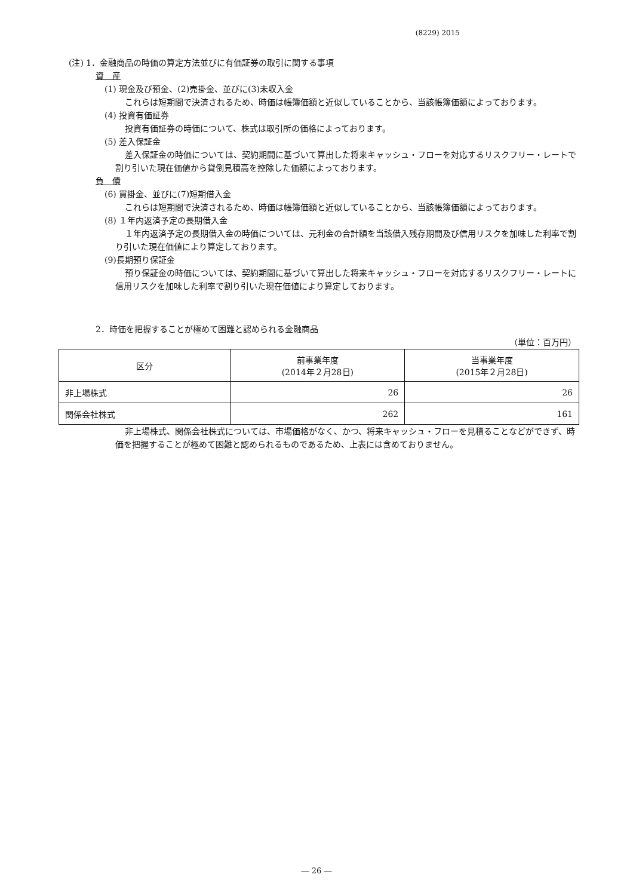(8229) 2015
(注) 1．金融商品の時価の算定方法並びに有価証券の取引に関する事項
資　産
(1) 現金及び預金、(2)売掛金、並びに(3)未収入金
これらは短期間で決済されるため、時価は帳簿価額と近似していることから、当該帳簿価額によっております。
(4) 投資有価証券
投資有価証券の時価について、株式は取引所の価格によっております。
(5) 差入保証金
差入保証金の時価については、契約期間に基づいて算出した将来キャッシュ・フローを対応するリスクフリー・レートで割り引いた現在価値から貸倒見積高を控除した価額によっております。
負　債
(6) 買掛金、並びに(7)短期借入金
これらは短期間で決済されるため、時価は帳簿価額と近似していることから、当該帳簿価額によっております。
(8) １年内返済予定の長期借入金
１年内返済予定の長期借入金の時価については、元利金の合計額を当該借入残存期間及び信用リスクを加味した利率で割り引いた現在価値により算定しております。
(9)長期預り保証金
預り保証金の時価については、契約期間に基づいて算出した将来キャッシュ・フローを対応するリスクフリー・レートに信用リスクを加味した利率で割り引いた現在価値により算定しております。
2．時価を把握することが極めて困難と認められる金融商品
（単位：百万円）
| 区分 | 前事業年度 (2014年２月28日) | 当事業年度 (2015年２月28日) |
| --- | --- | --- |
| 非上場株式 | 26 | 26 |
| 関係会社株式 | 262 | 161 |
非上場株式、関係会社株式については、市場価格がなく、かつ、将来キャッシュ・フローを見積ることなどができず、時価を把握することが極めて困難と認められるものであるため、上表には含めておりません。
― 26 ―